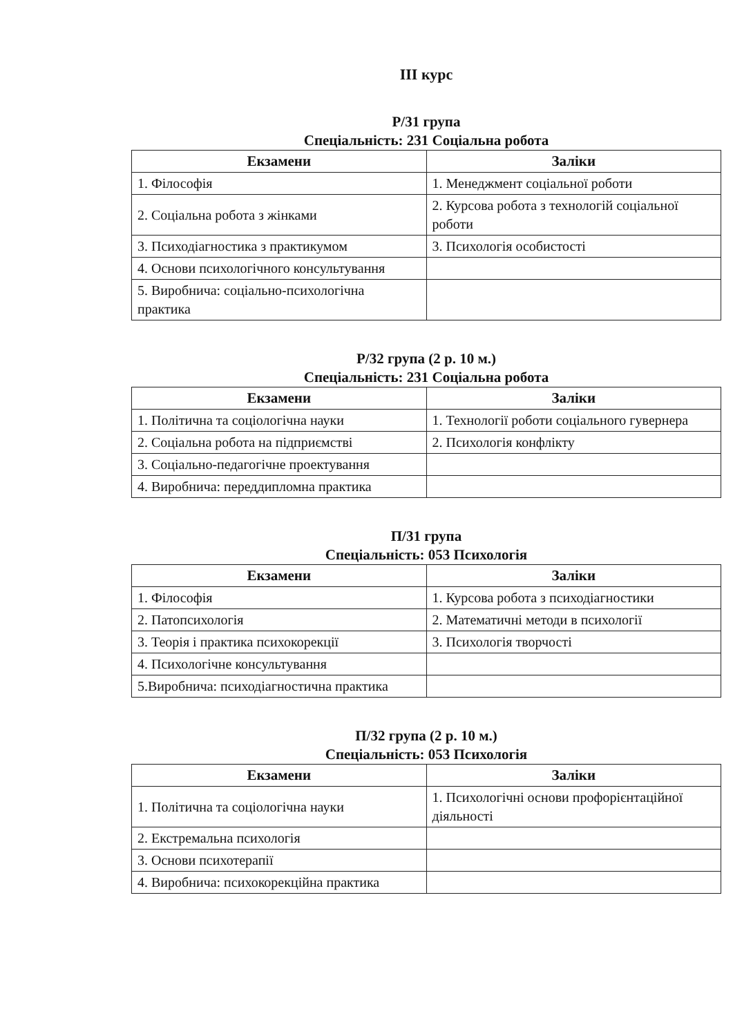ІІІ курс
Р/31 група
Спеціальність: 231 Соціальна робота
| Екзамени | Заліки |
| --- | --- |
| 1. Філософія | 1. Менеджмент соціальної роботи |
| 2. Соціальна робота з жінками | 2. Курсова робота з технологій соціальної роботи |
| 3. Психодіагностика з практикумом | 3. Психологія особистості |
| 4. Основи психологічного консультування | |
| 5. Виробнича: соціально-психологічна практика | |
Р/32 група (2 р. 10 м.)
Спеціальність: 231 Соціальна робота
| Екзамени | Заліки |
| --- | --- |
| 1. Політична та соціологічна науки | 1. Технології роботи соціального гувернера |
| 2. Соціальна робота на підприємстві | 2. Психологія конфлікту |
| 3. Соціально-педагогічне проектування | |
| 4. Виробнича: переддипломна практика | |
П/31 група
Спеціальність: 053 Психологія
| Екзамени | Заліки |
| --- | --- |
| 1. Філософія | 1. Курсова робота з психодіагностики |
| 2. Патопсихологія | 2. Математичні методи в психології |
| 3. Теорія і практика психокорекції | 3. Психологія творчості |
| 4. Психологічне консультування | |
| 5.Виробнича: психодіагностична практика | |
П/32 група (2 р. 10 м.)
Спеціальність: 053 Психологія
| Екзамени | Заліки |
| --- | --- |
| 1. Політична та соціологічна науки | 1. Психологічні основи профорієнтаційної діяльності |
| 2. Екстремальна психологія | |
| 3. Основи психотерапії | |
| 4. Виробнича: психокорекційна практика | |